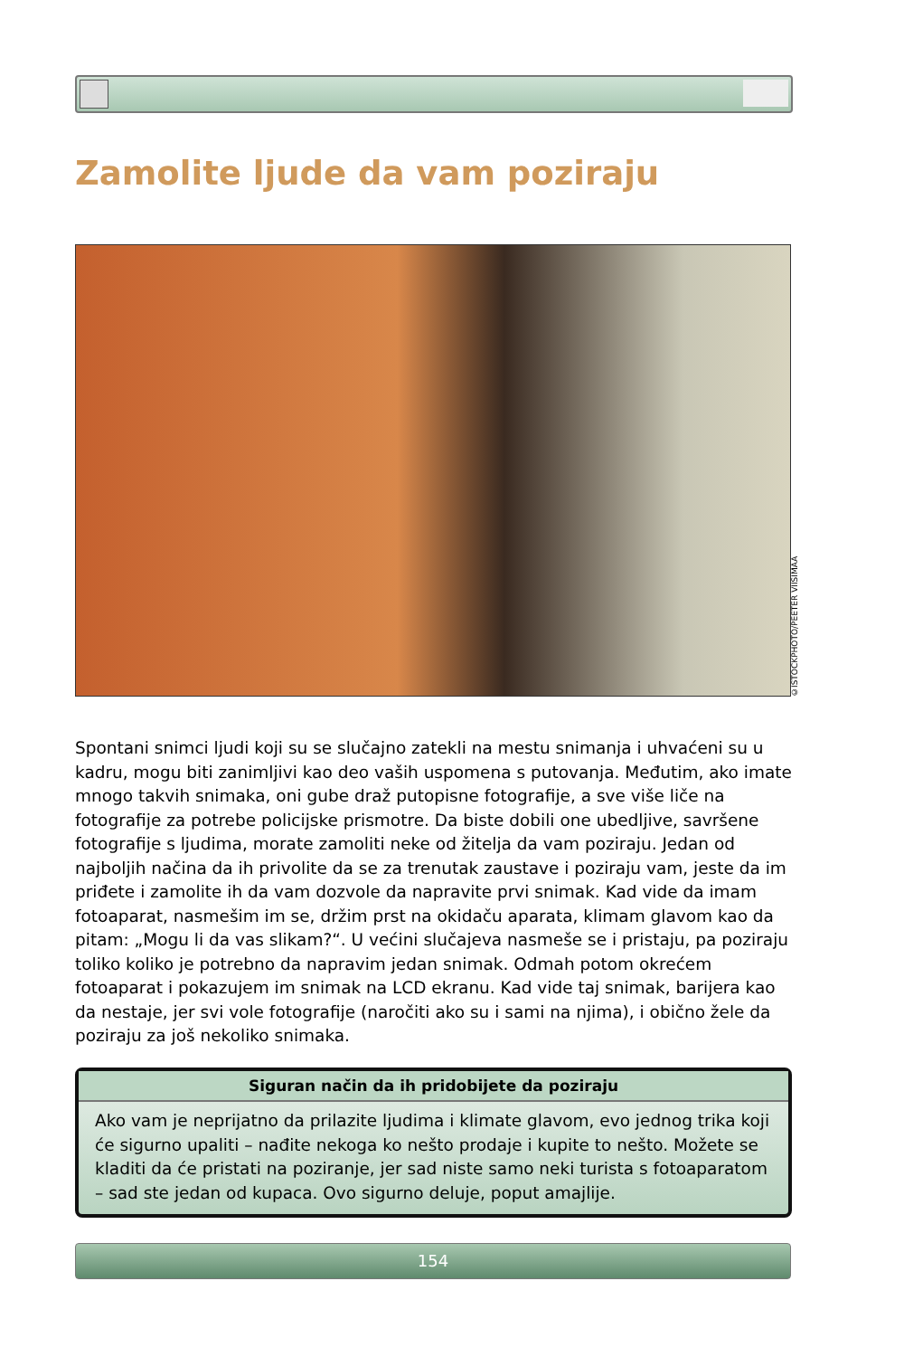Zamolite ljude da vam poziraju
©ISTOCKPHOTO/PEETER VIISIMAA
Spontani snimci ljudi koji su se slučajno zatekli na mestu snimanja i uhvaćeni su u kadru, mogu biti zanimljivi kao deo vaših uspomena s putovanja. Međutim, ako imate mnogo takvih snimaka, oni gube draž putopisne fotografije, a sve više liče na fotografije za potrebe policijske prismotre. Da biste dobili one ubedljive, savršene fotografije s ljudima, morate zamoliti neke od žitelja da vam poziraju. Jedan od najboljih načina da ih privolite da se za trenutak zaustave i poziraju vam, jeste da im priđete i zamolite ih da vam dozvole da napravite prvi snimak. Kad vide da imam fotoaparat, nasmešim im se, držim prst na okidaču aparata, klimam glavom kao da pitam: „Mogu li da vas slikam?“. U većini slučajeva nasmeše se i pristaju, pa poziraju toliko koliko je potrebno da napravim jedan snimak. Odmah potom okrećem fotoaparat i pokazujem im snimak na LCD ekranu. Kad vide taj snimak, barijera kao da nestaje, jer svi vole fotografije (naročiti ako su i sami na njima), i obično žele da poziraju za još nekoliko snimaka.
Siguran način da ih pridobijete da poziraju
Ako vam je neprijatno da prilazite ljudima i klimate glavom, evo jednog trika koji će sigurno upaliti – nađite nekoga ko nešto prodaje i kupite to nešto. Možete se kladiti da će pristati na poziranje, jer sad niste samo neki turista s fotoaparatom – sad ste jedan od kupaca. Ovo sigurno deluje, poput amajlije.
154